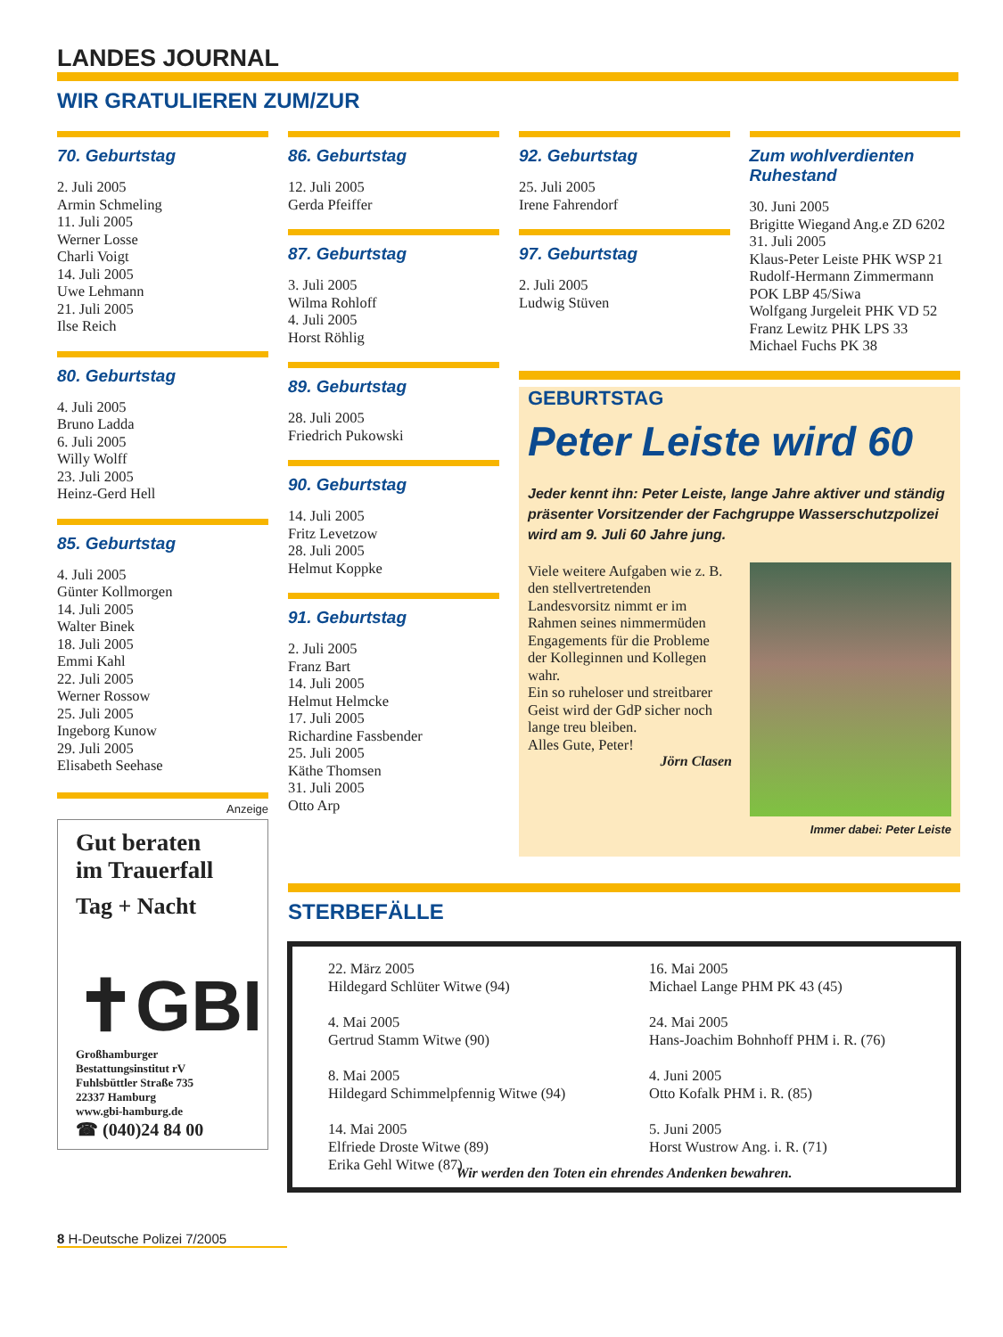LANDES JOURNAL
WIR GRATULIEREN ZUM/ZUR
70. Geburtstag
2. Juli 2005
Armin Schmeling
11. Juli 2005
Werner Losse
Charli Voigt
14. Juli 2005
Uwe Lehmann
21. Juli 2005
Ilse Reich
80. Geburtstag
4. Juli 2005
Bruno Ladda
6. Juli 2005
Willy Wolff
23. Juli 2005
Heinz-Gerd Hell
85. Geburtstag
4. Juli 2005
Günter Kollmorgen
14. Juli 2005
Walter Binek
18. Juli 2005
Emmi Kahl
22. Juli 2005
Werner Rossow
25. Juli 2005
Ingeborg Kunow
29. Juli 2005
Elisabeth Seehase
Anzeige
Gut beraten
im Trauerfall
Tag + Nacht
✝GBI
Großhamburger
Bestattungsinstitut rV
Fuhlsbüttler Straße 735
22337 Hamburg
www.gbi-hamburg.de
☎ (040)24 84 00
86. Geburtstag
12. Juli 2005
Gerda Pfeiffer
87. Geburtstag
3. Juli 2005
Wilma Rohloff
4. Juli 2005
Horst Röhlig
89. Geburtstag
28. Juli 2005
Friedrich Pukowski
90. Geburtstag
14. Juli 2005
Fritz Levetzow
28. Juli 2005
Helmut Koppke
91. Geburtstag
2. Juli 2005
Franz Bart
14. Juli 2005
Helmut Helmcke
17. Juli 2005
Richardine Fassbender
25. Juli 2005
Käthe Thomsen
31. Juli 2005
Otto Arp
92. Geburtstag
25. Juli 2005
Irene Fahrendorf
97. Geburtstag
2. Juli 2005
Ludwig Stüven
Zum wohlverdienten Ruhestand
30. Juni 2005
Brigitte Wiegand Ang.e ZD 6202
31. Juli 2005
Klaus-Peter Leiste PHK WSP 21
Rudolf-Hermann Zimmermann
POK LBP 45/Siwa
Wolfgang Jurgeleit PHK VD 52
Franz Lewitz PHK LPS 33
Michael Fuchs PK 38
GEBURTSTAG
Peter Leiste wird 60
Jeder kennt ihn: Peter Leiste, lange Jahre aktiver und ständig präsenter Vorsitzender der Fachgruppe Wasserschutzpolizei wird am 9. Juli 60 Jahre jung.
Viele weitere Aufgaben wie z. B. den stellvertretenden Landesvorsitz nimmt er im Rahmen seines nimmermüden Engagements für die Probleme der Kolleginnen und Kollegen wahr.
Ein so ruheloser und streitbarer Geist wird der GdP sicher noch lange treu bleiben.
Alles Gute, Peter!
Jörn Clasen
Immer dabei: Peter Leiste
STERBEFÄLLE
22. März 2005
Hildegard Schlüter Witwe (94)
4. Mai 2005
Gertrud Stamm Witwe (90)
8. Mai 2005
Hildegard Schimmelpfennig Witwe (94)
14. Mai 2005
Elfriede Droste Witwe (89)
Erika Gehl Witwe (87)
16. Mai 2005
Michael Lange PHM PK 43 (45)
24. Mai 2005
Hans-Joachim Bohnhoff PHM i. R. (76)
4. Juni 2005
Otto Kofalk PHM i. R. (85)
5. Juni 2005
Horst Wustrow Ang. i. R. (71)
Wir werden den Toten ein ehrendes Andenken bewahren.
8 H-Deutsche Polizei 7/2005